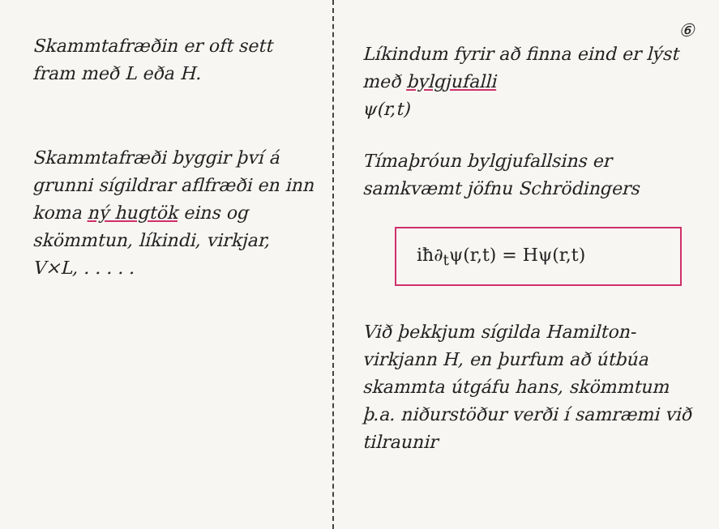Skammtafræðin er oft sett fram með L eða H.
Skammtafræði byggir því á grunni sígildrar aflfræði en inn koma ný hugtök eins og skömmtun, líkindi, virkjar, V×L, . . . . .
⑥
Líkindum fyrir að finna eind er lýst með bylgjufalli
ψ(r,t)
Tímaþróun bylgjufallsins er samkvæmt jöfnu Schrödingers
iħ∂<sub>t</sub>ψ(r,t) = Hψ(r,t)
Við þekkjum sígilda Hamilton-virkjann H, en þurfum að útbúa skammta útgáfu hans, skömmtum þ.a. niðurstöður verði í samræmi við tilraunir